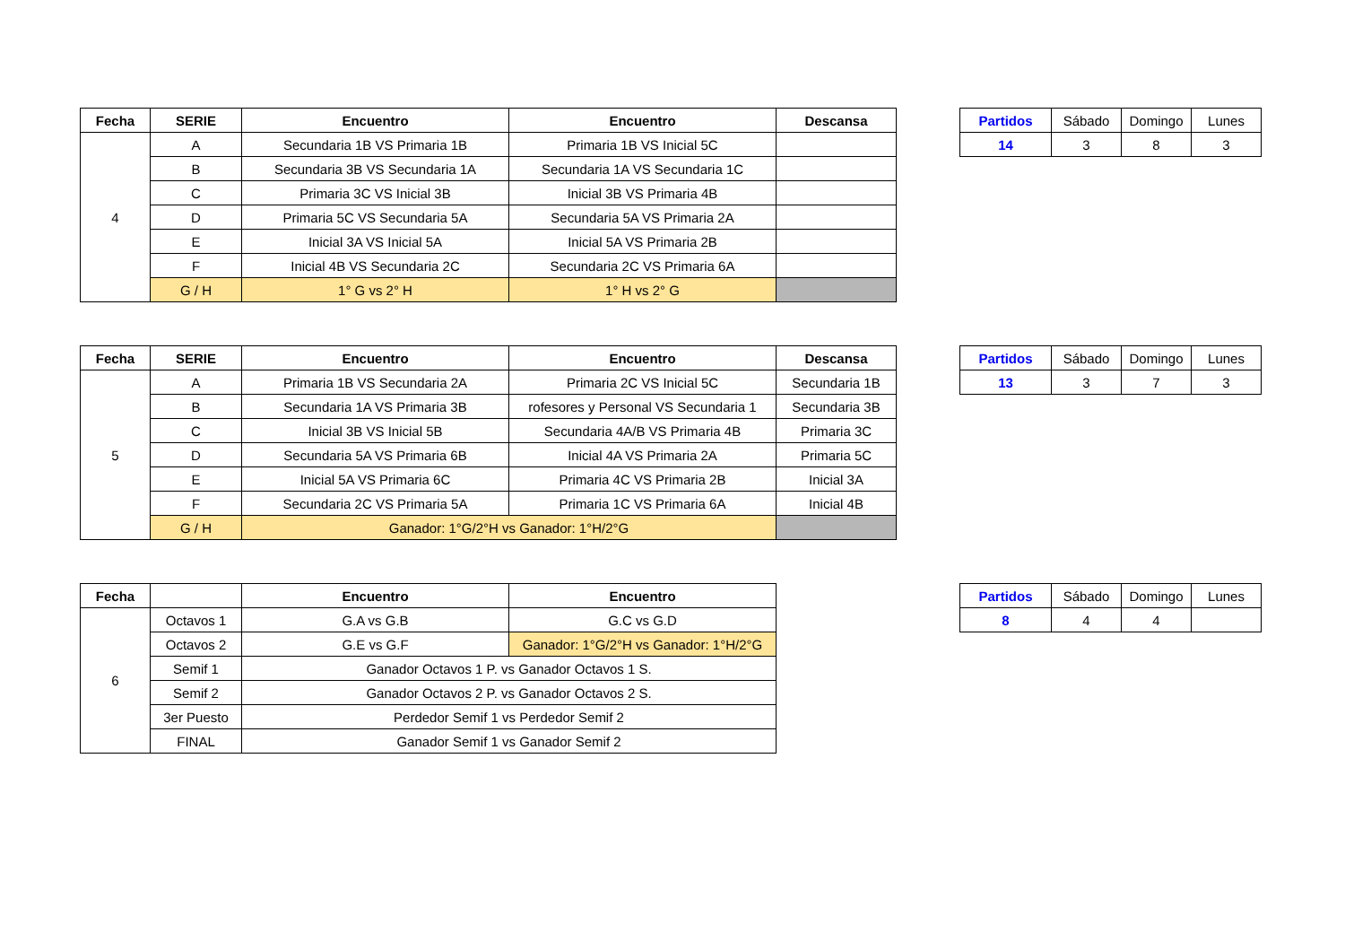| Fecha | SERIE | Encuentro | Encuentro | Descansa |
| --- | --- | --- | --- | --- |
| 4 | A | Secundaria 1B VS Primaria 1B | Primaria 1B VS Inicial 5C | |
| | B | Secundaria 3B VS Secundaria 1A | Secundaria 1A VS Secundaria 1C | |
| | C | Primaria 3C VS Inicial 3B | Inicial 3B VS Primaria 4B | |
| | D | Primaria 5C VS Secundaria 5A | Secundaria 5A VS Primaria 2A | |
| | E | Inicial 3A VS Inicial 5A | Inicial 5A VS Primaria 2B | |
| | F | Inicial 4B VS Secundaria 2C | Secundaria 2C VS Primaria 6A | |
| | G / H | 1° G vs 2° H | 1° H vs 2° G | |
| Partidos | Sábado | Domingo | Lunes |
| 14 | 3 | 8 | 3 |
| Fecha | SERIE | Encuentro | Encuentro | Descansa |
| --- | --- | --- | --- | --- |
| 5 | A | Primaria 1B VS Secundaria 2A | Primaria 2C VS Inicial 5C | Secundaria 1B |
| | B | Secundaria 1A VS Primaria 3B | rofesores y Personal VS Secundaria 1 | Secundaria 3B |
| | C | Inicial 3B VS Inicial 5B | Secundaria 4A/B VS Primaria 4B | Primaria 3C |
| | D | Secundaria 5A VS Primaria 6B | Inicial 4A VS Primaria 2A | Primaria 5C |
| | E | Inicial 5A VS Primaria 6C | Primaria 4C VS Primaria 2B | Inicial 3A |
| | F | Secundaria 2C VS Primaria 5A | Primaria 1C VS Primaria 6A | Inicial 4B |
| | G / H | Ganador: 1°G/2°H vs Ganador: 1°H/2°G | | |
| Partidos | Sábado | Domingo | Lunes |
| 13 | 3 | 7 | 3 |
| Fecha | | Encuentro | Encuentro |
| --- | --- | --- | --- |
| 6 | Octavos 1 | G.A vs G.B | G.C vs G.D |
| | Octavos 2 | G.E vs G.F | Ganador: 1°G/2°H vs Ganador: 1°H/2°G |
| | Semif 1 | Ganador Octavos 1 P. vs Ganador Octavos 1 S. | |
| | Semif 2 | Ganador Octavos 2 P. vs Ganador Octavos 2 S. | |
| | 3er Puesto | Perdedor Semif 1 vs Perdedor Semif 2 | |
| | FINAL | Ganador Semif 1 vs Ganador Semif 2 | |
| Partidos | Sábado | Domingo | Lunes |
| 8 | 4 | 4 | |